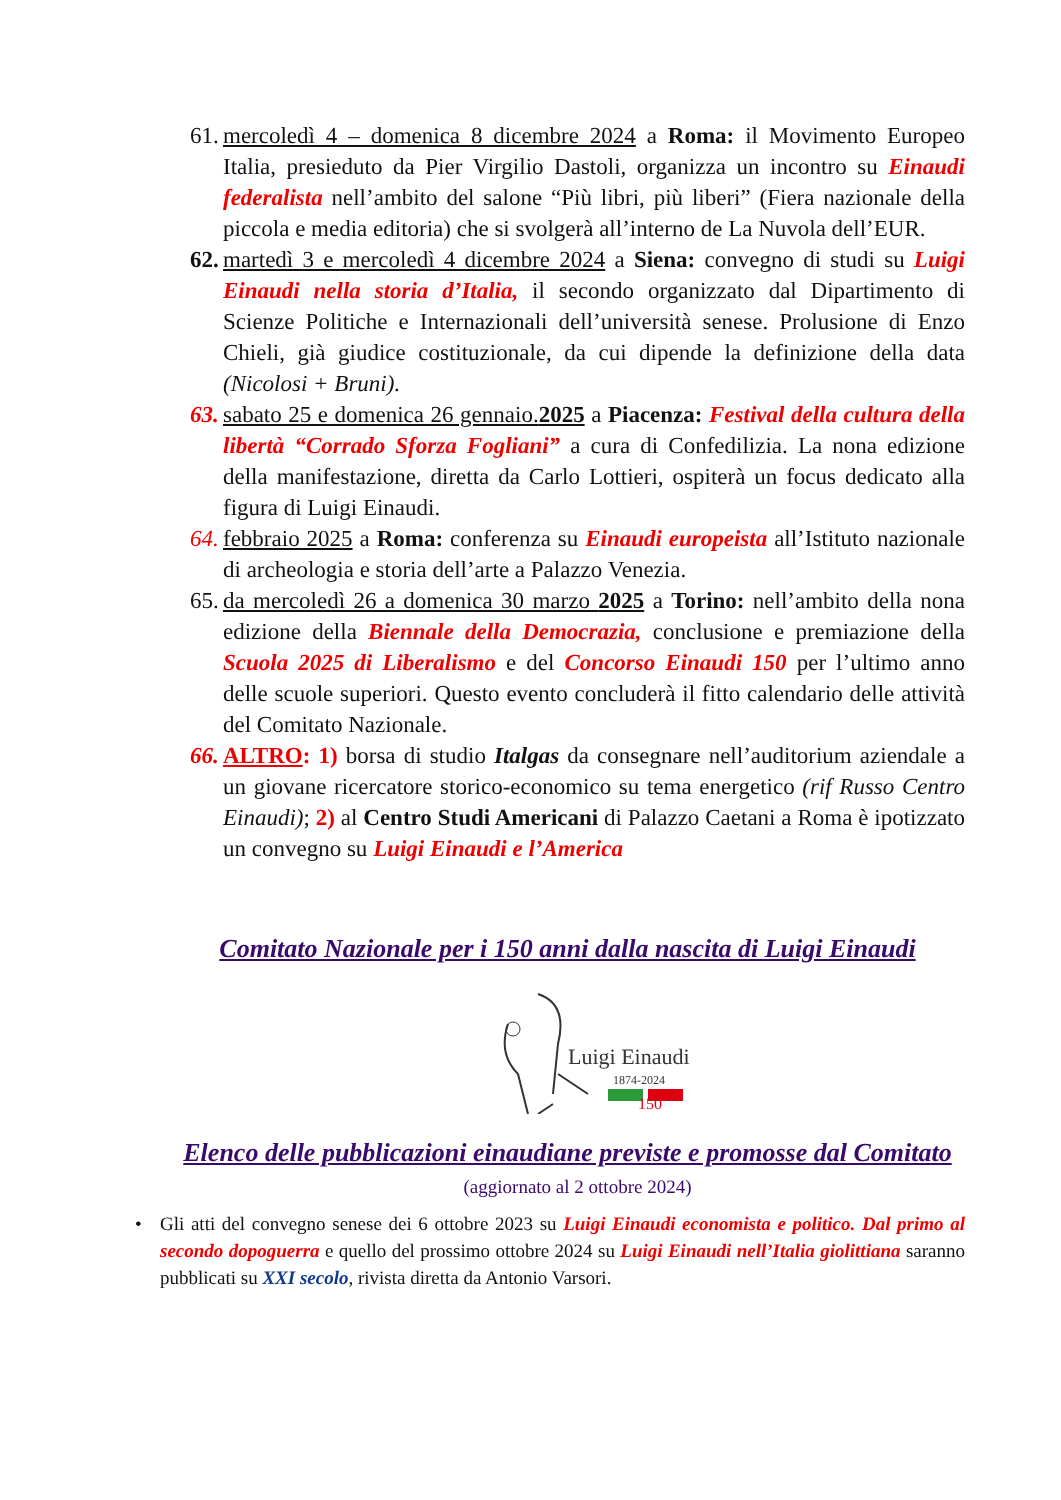61.
mercoledì 4 – domenica 8 dicembre 2024 a Roma: il Movimento Europeo Italia, presieduto da Pier Virgilio Dastoli, organizza un incontro su Einaudi federalista nell’ambito del salone “Più libri, più liberi” (Fiera nazionale della piccola e media editoria) che si svolgerà all’interno de La Nuvola dell’EUR.
62.
martedì 3 e mercoledì 4 dicembre 2024 a Siena: convegno di studi su Luigi Einaudi nella storia d’Italia, il secondo organizzato dal Dipartimento di Scienze Politiche e Internazionali dell’università senese. Prolusione di Enzo Chieli, già giudice costituzionale, da cui dipende la definizione della data (Nicolosi + Bruni).
63.
sabato 25 e domenica 26 gennaio.2025 a Piacenza: Festival della cultura della libertà “Corrado Sforza Fogliani” a cura di Confedilizia. La nona edizione della manifestazione, diretta da Carlo Lottieri, ospiterà un focus dedicato alla figura di Luigi Einaudi.
64.
febbraio 2025 a Roma: conferenza su Einaudi europeista all’Istituto nazionale di archeologia e storia dell’arte a Palazzo Venezia.
65.
da mercoledì 26 a domenica 30 marzo 2025 a Torino: nell’ambito della nona edizione della Biennale della Democrazia, conclusione e premiazione della Scuola 2025 di Liberalismo e del Concorso Einaudi 150 per l’ultimo anno delle scuole superiori. Questo evento concluderà il fitto calendario delle attività del Comitato Nazionale.
66.
ALTRO: 1) borsa di studio Italgas da consegnare nell’auditorium aziendale a un giovane ricercatore storico-economico su tema energetico (rif Russo Centro Einaudi); 2) al Centro Studi Americani di Palazzo Caetani a Roma è ipotizzato un convegno su Luigi Einaudi e l’America
Comitato Nazionale per i 150 anni dalla nascita di Luigi Einaudi
Luigi Einaudi
1874-2024
150
Elenco delle pubblicazioni einaudiane previste e promosse dal Comitato
(aggiornato al 2 ottobre 2024)
• Gli atti del convegno senese dei 6 ottobre 2023 su Luigi Einaudi economista e politico. Dal primo al secondo dopoguerra e quello del prossimo ottobre 2024 su Luigi Einaudi nell’Italia giolittiana saranno pubblicati su XXI secolo, rivista diretta da Antonio Varsori.